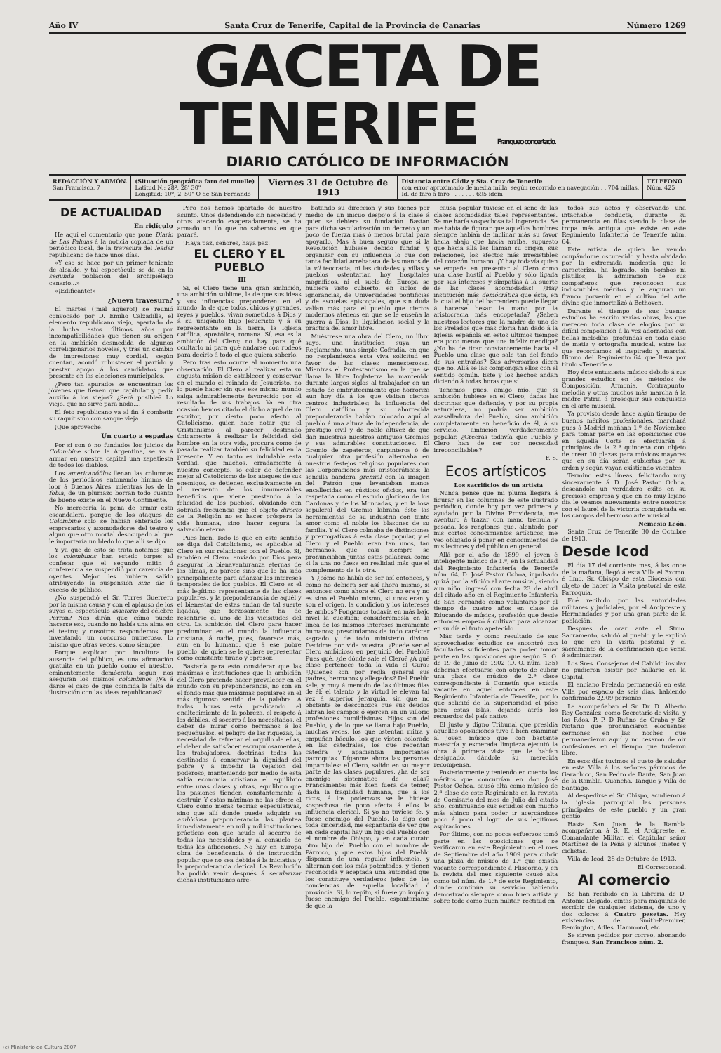Año IV Santa Cruz de Tenerife, Capital de la Provincia de Canarias Número 1269
GACETA DE TENERIFE Franqueo concertado.
DIARIO CATÓLICO DE INFORMACIÓN
REDACCIÓN Y ADMÓN.
San Francisco, 7
(Situación geográfica faro del muelle)
Latitud N.: 28º, 28' 30"
Longitud: 10º, 2' 50" O de San Fernando
Viernes 31 de Octubre de 1913
Distancia entre Cádiz y Sta. Cruz de Tenerife
con error aproximado de media milla, según recorrido en navegación . . 704 millas.
Id. de faro á faro . . . . . . . 695 idem
TELEFONO
Núm. 425
DE ACTUALIDAD
En ridículo
He aquí el comentario que pone Diario de Las Palmas á la noticia copiada de un periódico local, de la travesura del leader republicano de hace unos días.
«Y eso se hace por un primer teniente de alcalde, y tal espectáculo se da en la segunda población del archipiélago canario...»
«¡Edificante!»
¿Nueva travesura?
El martes (¡mal agüero!) se reunió convocado por D. Emilio Calzadilla, el elemento republicano viejo, apartado de la lucha estos últimos años por incompatibilidades que tienen su origen en la ambición desmedida de algunos correligionarios noveles, y tras un cambio de impresiones muy cordial, según cuentan, acordó robustecer el partido y prestar apoyo á los candidatos que presente en las elecciones municipales.
¿Pero tan apurados se encuentran los jóvenes que tienen que capitular y pedir auxilio á los viejos? ¿Será posible? Lo viejo, que no sirve para nada....
El feto republicano va al fin á combatir su raquitismo con sangre vieja.
¡Que aproveche!
Un cuarto a espadas
Por si son ó no fundados los juicios de Colombine sobre la Argentina, se va á armar en nuestra capital una zapatiesta de todos los diablos.
Los americanófilos llenan las columnas de los periódicos entonando himnos de loor á Buenos Aires, mientras los de la fobia, de un plumazo borran todo cuanto de bueno existe en el Nuevo Continente.
No merecería la pena de armar esta escandalera, porque de los ataques de Colombine solo se habían enterado los empresarios y acomodadores del teatro y algun que otro mortal desocupado al que le importaría un bledo lo que allí se dijo.
Y ya que de esto se trata notamos que los colombinos han estado torpes al confesar que el segundo mitin ó conferencia se suspendió por carencia de oyentes. Mejor les hubiera salido atribuyendo la suspensión sine die á exceso de público.
¿No suspendió el Sr. Torres Guerrero por la misma causa y con el aplauso de los suyos el espectáculo aviatorio del célebre Perron? Nos dirán que cómo puede hacerse eso, cuando no había una alma en el teatro; y nosotros respondemos que inventando un concurso numeroso, lo mismo que otras veces, como siempre.
Porque explicar por incultura la ausencia del público, es una afirmación gratuita en un pueblo como el nuestro, eminentemente demócrata segun nos aseguran los mismos colombinos ¿Va á darse el caso de que coincida la falta de ilustración con las ideas republicanas?
Pero nos hemos apartado de nuestro asunto. Unos defendiendo sin necesidad y otros atacando exageradamente, se ha armado un lío que no sabemos en que parará.
¡Haya paz, señores, haya paz!
EL CLERO Y EL PUEBLO
III
Si, el Clero tiene una gran ambición, una ambición sublime, la de que sus ideas y sus influencias preponderen en el mundo; la de que todos, chicos y grandes, reyes y pueblos, vivan sometidos á Dios y á su unigénito Hijo Jesucristo y á su representante en la tierra, la Iglesia católica, apostólica, romana. Sí, esa es la ambición del Clero; no hay para qué ocultarlo ni para qué andarse con rodeos para decirlo á todo el que quiera saberlo.
Pero tras esto ocurre al momento una observación. El Clero al realizar esta su augusta misión de establecer y conservar en el mundo el reinado de Jesucristo, no lo puede hacer sin que ese mismo mundo salga admirablemente favorecido por el resultado de sus trabajos. Ya en otra ocasión hemos citado el dicho aquel de un escritor, por cierto poco afecto al Catolicismo, quien hace notar que el Cristianismo, al parecer destinado únicamente á realizar la felicidad del hombre en la otra vida, procura como de pasada realizar también su felicidad en la presente. Y en tanto es indudable esta verdad, que muchos, erradamente á nuestro concepto, so color de defender mejor al Catolicismo de los ataques de sus enemigos, se detienen exclusivamente en el recuento de los innumerables beneficios que viene prestando á la felicidad de los pueblos, olvidando con sobrada frecuencia que el objeto directo de la Religión no es hacer próspera la vida humana, sino hacer segura la salvación eterna.
Pues bien. Todo lo que en este sentido se diga del Catolicismo, es aplicable al Clero en sus relaciones con el Pueblo. Si, también el Clero, enviado por Dios para asegurar la bienaventuranza eternas de las almas, no parece sino que lo ha sido principalmente para afianzar los intereses temporales de los pueblos. El Clero es el más legítimo representante de las clases populares, y la preponderancia de aquél y el bienestar de éstas andan de tal suerte ligadas, que forzosamente ha de resentirse el uno de las vicisitudes del otro. La ambición del Clero para hacer predominar en el mundo la influencia cristiana, á nadie, pues, favorece más, aun en lo humano, que á ese pobre pueblo, de quien se le quiere representar como constante tirano y opresor.
Bastaría para esto considerar que las máximas é instituciones que la ambición del Clero pretende hacer prevalecer en el mundo con su preponderancia, no son en el fondo más que máximas populares en el más riguroso sentido de la palabra. A todas horas está predicando el enaltecimiento de la pobreza, el respeto á los débiles, el socorro á los necesitados, el deber de mirar como hermanos á los pequeñuelos, el peligro de las riquezas, la necesidad de refrenar el orgullo de ellas, el deber de satisfacer escrupulosamente á los trabajadores, doctrinas todas las destinadas á conservar la dignidad del pobre y á impedir la vejación del poderoso, manteniendo por medio de esta sabia economía cristiana el equilibrio entre unas clases y otras, equilibrio que las pasiones tienden constantemente á destruir. Y estas máximas no las ofrece el Clero como meras teorías especulativas, sino que allí donde puede adquirir su ambiciosa preponderancia las plantea inmediatamente en mil y mil instituciones prácticas con que acude al socorro de todas las necesidades y al consuelo de todas las aflicciones. No hay en Europa obra de beneficencia ó de instrucción popular que no sea debida á la iniciativa y la preponderancia clerical. La Revolución ha podido venir después á secularizar dichas instituciones arre-
batando su dirección y sus bienes por medio de un inicuo despojo á la clase á quien se debiera su fundación. Bastan para dicha secularización un decreto y un poco de fuerza más ó menos brutal para apoyarlo. Mas á buen seguro que si la Revolución hubiese debido fundar y organizar con su influencia lo que con tanta facilidad arrebatara de las manos de la vil teocracia, ni las ciudades y villas y pueblos ostentarían hoy hospitales magníficos, ni el suelo de Europa se hubiera visto cubierto, en siglos de ignorancias, de Universidades pontificias y de escuelas episcopales, que sin duda valían más para el pueblo que ciertos modernos ateneos en que se le enseña la guerra á Dios, la liquidación social y la práctica del amor libre.
Muéstrese una obra del Clero, un libro suyo, una institución suya, un Reglamento, una simple Cofradía, en que no resplandezca esta viva solicitud en favor de las clases menesterosas. Mientras el Protestantismo en la que se llama la libre Inglaterra ha mantenido durante largos siglos al trabajador en un estado de embrutecimiento que horroriza aun hoy día á los que visitan ciertos centros industriales; la influencia del Clero católico y su aborrecida preponderancia habían colocado aquí al pueblo á una altura de independencia, de prestigio civil y de noble altivez de que dan muestras nuestros antiguos Gremios y sus admirables constituciones. El Gremio de zapateros, carpinteros ó de cualquier otra profesión alternaba en nuestros festejos religioso populares con las Corporaciones más aristocráticas; la sencilla bandera gremial con la imagen del Patrón que levantaban manos encallecidas en rústicos oficios, era tan respetada como el escudo glorioso de los Cardonas y de los Moncadas, y en la losa sepulcral del Gremio labraba éste las herramientas de su industria con tanto amor como el noble los blasones de su familia. Y el Clero colmaba de distinciones y prerrogativas á esta clase popular, y el Clero y el Pueblo eran tan unos, tan hermanos, que casi siempre se pronunciaban juntas estas palabras, como si la una no fuese en realidad más que el complemento de la otra.
Y ¿cómo no había de ser así entonces, y cómo no debiera ser así ahora mismo, si entonces como ahora el Clero no era y no es sino el Pueblo mismo, si unos eran y son el origen, la condición y los intereses de ambos? Pongamos todavía en más bajo nivel la cuestión; considerémosla en la línea de los mismos intereses meramente humanos; prescindamos de todo carácter sagrado y de todo ministerio divino. Decidme por vida vuestra. ¿Puede ser el Clero ambicioso en perjuicio del Pueblo? Pues qué, ¿de dónde sale el Clero? ¿A qué clase pertenece toda la vida el Cura? ¿Quiénes son por regla general sus padres, hermanos y allegados? Del Pueblo sale, y muy á menudo de las últimas filas de él; el talento y la virtud le elevan tal vez á superior jerarquía, sin que no obstante se desconozca que sus deudos labran los campos ó ejercen en un villorio profesiones humildísimas. Hijos son del Pueblo, y de lo que se llama bajo Pueblo, muchas veces, los que ostentan mitra y empuñan báculo, los que visten colorado en las catedrales, los que regentan cátedra y apacientan importantes parroquias. Díganme ahora las personas imparciales: el Clero, salido en su mayor parte de las clases populares, ¿ha de ser enemigo sistemático de ellas? Francamente: más bien fuera de temer, dada la fragilidad humana, que á los ricos, á los poderosos se le hiciese sospechosa de poco afecta á ellos la influencia clerical. Si yo no tuviese fe, y fuese enemigo del Pueblo, lo digo con toda sinceridad, me espantaría de ver que en cada capital hay un hijo del Pueblo con el nombre de Obispo, y en cada curato otro hijo del Pueblo con el nombre de Párroco, y que estos hijos del Pueblo disponen de una regular influencia, y alternan con los más potentados, y tienen reconocida y aceptada una autoridad que los constituye verdaderos jefes de las conciencias de aquella localidad ó provincia. Si, lo repito, si fuese yo impío y fuese enemigo del Pueblo, espantaríame de que la
causa popular tuviese en el seno de las clases acomodadas tales representantes. Se me haría sospechosa tal ingerencia. Se me había de figurar que aquellos hombres siempre habían de inclinar más su favor hacia abajo que hacia arriba, supuesto que hacia allá les llaman su origen, sus relaciones, los afectos más irresistibles del corazón humano. ¡Y hay todavía quien se empeña en presentar al Clero como una clase hostil al Pueblo y sólo ligada por sus intereses y simpatías á la suerte de las clases acomodadas! ¿Hay institución más demócrática que ésta, en la cual el hijo del barrendero puede llegar á hacerse besar la mano por la aristocracia más encopetada? ¿Saben nuestros lectores que la madre de uno de los Prelados que más gloria han dado á la Iglesia española en estos últimos tiempos era poco menos que una infeliz mendiga? ¿No ha de tirar constantemente hacia el Pueblo una clase que sale tan del fondo de sus entrañas? Sus adversarios dicen que no. Allá se las compongan ellos con el sentido común. Este y los hechos andan diciendo á todas horas que sí.
Tenemos, pues, amigo mío, que si ambición hubiese en el Clero, dadas las doctrinas que defiende, y por su propia naturaleza, no podría ser ambición avasalladora del Pueblo, sino ambición completamente en beneficio de él, á su servicio, ambición verdaderamente popular. ¿Creerás todavía que Pueblo y Clero han de ser por necesidad irreconciliables?
F. S.
Ecos artísticos
Los sacrificios de un artista
Nunca pensé que mi pluma llegara á figurar en las columnas de este ilustrado periódico, donde hoy por vez primera y ayudado por la Divina Providencia, me aventuro á trazar con mano trémula y pesada, los renglones que, alentado por mis cortos conocimientos artísticos, me veo obligado á poner en conocimientos de mis lectores y del público en general.
Allá por el año de 1899, el joven é inteligente músico de 1.ª, en la actualidad del Regimiento Infantería de Tenerife núm. 64, D. José Pastor Ochoa, inpulsado quizá por la afición al arte musical, siendo aun niño, ingresó con fecha 23 de abril del citado año en el Regimiento Infantería de San Fernando como voluntario por el tiempo de cuatro años en clase de Educando de música, profesión que desde entonces empezó á cultivar para alcanzar en su día el fruto apetecido.
Más tarde y como resultado de sus aprovechados estudios se encontró con facultades suficientes para poder tomar parte en las oposiciones que según R. O. de 19 de Junio de 1902 (D. O. núm. 135) deberían efectuarse con objeto de cubrir una plaza de músico de 2.ª clase correspondiente á Cornetín que existía vacante en aquel entonces en este Regimiento Infantería de Tenerife, por lo que solicitó de la Superioridad el páse para estas Islas, dejando atrás los recuerdos del país nativo.
El justo y digno Tribunal que presidía aquellas oposiciones tuvo á bién examinar al joven músico que con bastante maestría y esmerada limpieza ejecutó la obra á primera vista que le habían designado, dándole su merecida recompensa.
Posteriormente y teniendo en cuenta los méritos que concurrían en don José Pastor Ochoa, causó alta como músico de 2.ª clase de este Regimiento en la revista de Comisario del mes de Julio del citado año, continuando sus estudios con mucho más ahinco para poder ir acercándose poco á poco al logro de sus legítimos aspiraciones.
Por último, con no pocos esfuerzos tomó parte en las oposiciones que se verificaron en este Regimiento en el mes de Septiembre del año 1909 para cubrir una plaza de músico de 1.ª que existía vacante correspondiente á Fliscorno, y en la revista del mes siguiente causó alta como tal núm. de 1.ª de este Regimiento, donde continúa su servicio habiendo demostrado siempre como buen artista y sobre todo como buen militar, rectitud en
todos sus actos y observando una intachable conducta, durante su permanencia en filas siendo la clase de tropa más antigua que existe en este Regimiento Infantería de Tenerife núm. 64.
Este artista de quien he venido ocupándome oscurecido y hasta olvidado por la extremada modestia que le caracteriza, ha logrado, sin bombos ni platillos, la admiración de sus compañeros que reconocen sus indiscutibles méritos y le auguran un franco porvenir en el cultivo del arte divino que inmortalizó á Bethoven.
Durante el tiempo de sus buenos estudios ha escrito varias obras, las que merecen toda clase de elogios por su difícil composición á la vez adornadas con bellas melodías, profundas en toda clase de matiz y ortografía musical, entre las que recordamos el inspirado y marcial Himno del Regimiento 64 que lleva por título «Tenerife.»
Hoy éste entusiasta músico debido á sus grandes estudios en los métodos de Composición, Armonía, Contrapunto, melodía y otros muchos más marcha á la madre Patria á proseguir sus conquistas en el arte musical.
Ya provisto desde hace algún tiempo de buenos méritos profesionales, marchará pues á Madrid mañana 1.º de Noviembre para tomar parte en las oposiciones que en aquella Corte se efectuarán á principios de la 2.ª quincena con objeto de crear 10 plazas para músicos mayores que en su día serán cubiertas por su orden y según vayan existiendo vacantes.
Termino estas líneas, felicitando muy sinceramente á D. José Pastor Ochoa, deseándole un verdadero éxito en su preciosa empresa y que en no muy lejano día le veamos nuevamente entre nosotros con el laurel de la victoria conquistada en los campos del hermoso arte musical.
Nemesio León.
Santa Cruz de Tenerife 30 de Octubre de 1913.
Desde Icod
El día 17 del corriente mes, á las once de la mañana, llegó á esta Villa el Excmo. é Ilmo. Sr. Obispo de esta Diócesis con objeto de hacer la Visita pastoral de esta Parroquia.
Fué recibido por las autoridades militares y judiciales, por el Arcipreste y Hermandades y por una gran parte de la población.
Despues de orar ante el Stmo. Sacramento, saludó al pueblo y le explicó lo que era la visita pastoral y el sacramento de la confirmación que venía á administrar.
Los Sres. Consejeros del Cabildo insular no pudieron asistir por hallarse en la Capital.
El anciano Prelado permaneció en esta Villa por espacio de seis días, habiendo confirmado 2,909 personas.
Le acompañaban el Sr. Dr. D. Alberto Rey González, como Secretario de visita, y los Rdos. P. P. D Rufino de Oraba y Sr. Notario que pronunciaron elocuentes sermones en las noches que permanecieron aquí y no cesaron de oir confesiones en el tiempo que tuvieron libre.
En esos días tuvimos el gusto de saludar en esta Villa á los señores párrocos de Garachico, San Pedro de Daute, San Juan de la Rambla, Guancha, Tanque y Villa de Santiago.
Al despedirse el Sr. Obispo, acudieron á la iglesia parroquial las personas principales de este pueblo y un gran gentío.
Hasta San Juan de la Rambla acompañaron á S. E. el Arcipreste, el Comandante Militar, el Capitular señor Martínez de la Peña y algunos jinetes y ciclistas.
Villa de Icod, 28 de Octubre de 1913.
El Corresponsal.
Al comercio
Se han recibido en la Librería de D. Antonio Delgado, cintas para máquinas de escribir de cualquier sistema, de uno y dos colores á Cuatro pesetas. Hay existencias de Smith-Premirer, Remington, Adles, Hammond, etc.
Se sirven pedidos por correo, abonando franqueo. San Francisco núm. 2.
(c) Ministerio de Cultura 2007